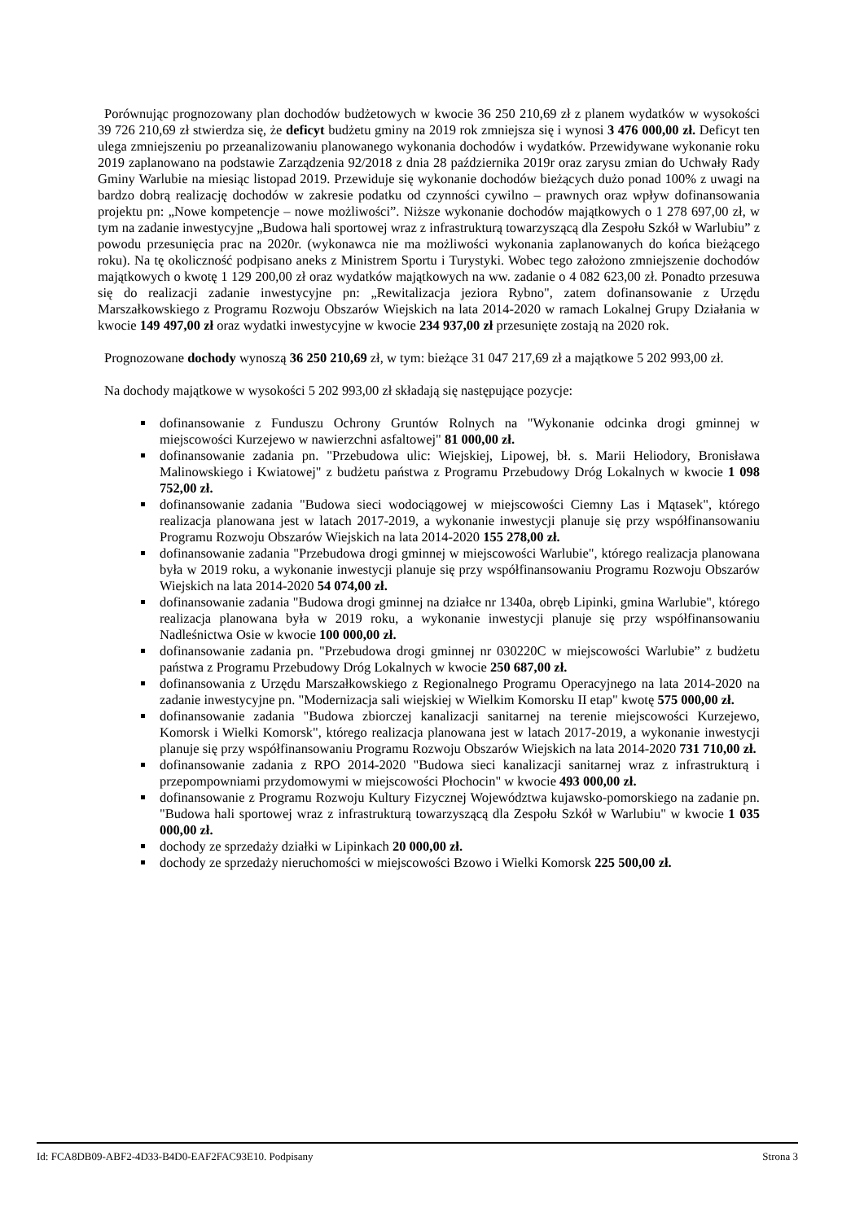Porównując prognozowany plan dochodów budżetowych w kwocie 36 250 210,69 zł z planem wydatków w wysokości 39 726 210,69 zł stwierdza się, że deficyt budżetu gminy na 2019 rok zmniejsza się i wynosi 3 476 000,00 zł. Deficyt ten ulega zmniejszeniu po przeanalizowaniu planowanego wykonania dochodów i wydatków. Przewidywane wykonanie roku 2019 zaplanowano na podstawie Zarządzenia 92/2018 z dnia 28 października 2019r oraz zarysu zmian do Uchwały Rady Gminy Warlubie na miesiąc listopad 2019. Przewiduje się wykonanie dochodów bieżących dużo ponad 100% z uwagi na bardzo dobrą realizację dochodów w zakresie podatku od czynności cywilno – prawnych oraz wpływ dofinansowania projektu pn: „Nowe kompetencje – nowe możliwości”. Niższe wykonanie dochodów majątkowych o 1 278 697,00 zł, w tym na zadanie inwestycyjne „Budowa hali sportowej wraz z infrastrukturą towarzyszącą dla Zespołu Szkół w Warlubiu” z powodu przesunięcia prac na 2020r. (wykonawca nie ma możliwości wykonania zaplanowanych do końca bieżącego roku). Na tę okoliczność podpisano aneks z Ministrem Sportu i Turystyki. Wobec tego założono zmniejszenie dochodów majątkowych o kwotę 1 129 200,00 zł oraz wydatków majątkowych na ww. zadanie o 4 082 623,00 zł. Ponadto przesuwa się do realizacji zadanie inwestycyjne pn: „Rewitalizacja jeziora Rybno", zatem dofinansowanie z Urzędu Marszałkowskiego z Programu Rozwoju Obszarów Wiejskich na lata 2014-2020 w ramach Lokalnej Grupy Działania w kwocie 149 497,00 zł oraz wydatki inwestycyjne w kwocie 234 937,00 zł przesunięte zostają na 2020 rok.
Prognozowane dochody wynoszą 36 250 210,69 zł, w tym: bieżące 31 047 217,69 zł a majątkowe 5 202 993,00 zł.
Na dochody majątkowe w wysokości 5 202 993,00 zł składają się następujące pozycje:
dofinansowanie z Funduszu Ochrony Gruntów Rolnych na "Wykonanie odcinka drogi gminnej w miejscowości Kurzejewo w nawierzchni asfaltowej" 81 000,00 zł.
dofinansowanie zadania pn. "Przebudowa ulic: Wiejskiej, Lipowej, bł. s. Marii Heliodory, Bronisława Malinowskiego i Kwiatowej" z budżetu państwa z Programu Przebudowy Dróg Lokalnych w kwocie 1 098 752,00 zł.
dofinansowanie zadania "Budowa sieci wodociągowej w miejscowości Ciemny Las i Mątasek", którego realizacja planowana jest w latach 2017-2019, a wykonanie inwestycji planuje się przy współfinansowaniu Programu Rozwoju Obszarów Wiejskich na lata 2014-2020 155 278,00 zł.
dofinansowanie zadania "Przebudowa drogi gminnej w miejscowości Warlubie", którego realizacja planowana była w 2019 roku, a wykonanie inwestycji planuje się przy współfinansowaniu Programu Rozwoju Obszarów Wiejskich na lata 2014-2020 54 074,00 zł.
dofinansowanie zadania "Budowa drogi gminnej na działce nr 1340a, obręb Lipinki, gmina Warlubie", którego realizacja planowana była w 2019 roku, a wykonanie inwestycji planuje się przy współfinansowaniu Nadleśnictwa Osie w kwocie 100 000,00 zł.
dofinansowanie zadania pn. "Przebudowa drogi gminnej nr 030220C w miejscowości Warlubie” z budżetu państwa z Programu Przebudowy Dróg Lokalnych w kwocie 250 687,00 zł.
dofinansowania z Urzędu Marszałkowskiego z Regionalnego Programu Operacyjnego na lata 2014-2020 na zadanie inwestycyjne pn. "Modernizacja sali wiejskiej w Wielkim Komorsku II etap" kwotę 575 000,00 zł.
dofinansowanie zadania "Budowa zbiorczej kanalizacji sanitarnej na terenie miejscowości Kurzejewo, Komorsk i Wielki Komorsk", którego realizacja planowana jest w latach 2017-2019, a wykonanie inwestycji planuje się przy współfinansowaniu Programu Rozwoju Obszarów Wiejskich na lata 2014-2020 731 710,00 zł.
dofinansowanie zadania z RPO 2014-2020 "Budowa sieci kanalizacji sanitarnej wraz z infrastrukturą i przepompowniami przydomowymi w miejscowości Płochocin" w kwocie 493 000,00 zł.
dofinansowanie z Programu Rozwoju Kultury Fizycznej Województwa kujawsko-pomorskiego na zadanie pn. "Budowa hali sportowej wraz z infrastrukturą towarzyszącą dla Zespołu Szkół w Warlubiu" w kwocie 1 035 000,00 zł.
dochody ze sprzedaży działki w Lipinkach 20 000,00 zł.
dochody ze sprzedaży nieruchomości w miejscowości Bzowo i Wielki Komorsk 225 500,00 zł.
Id: FCA8DB09-ABF2-4D33-B4D0-EAF2FAC93E10. Podpisany Strona 3